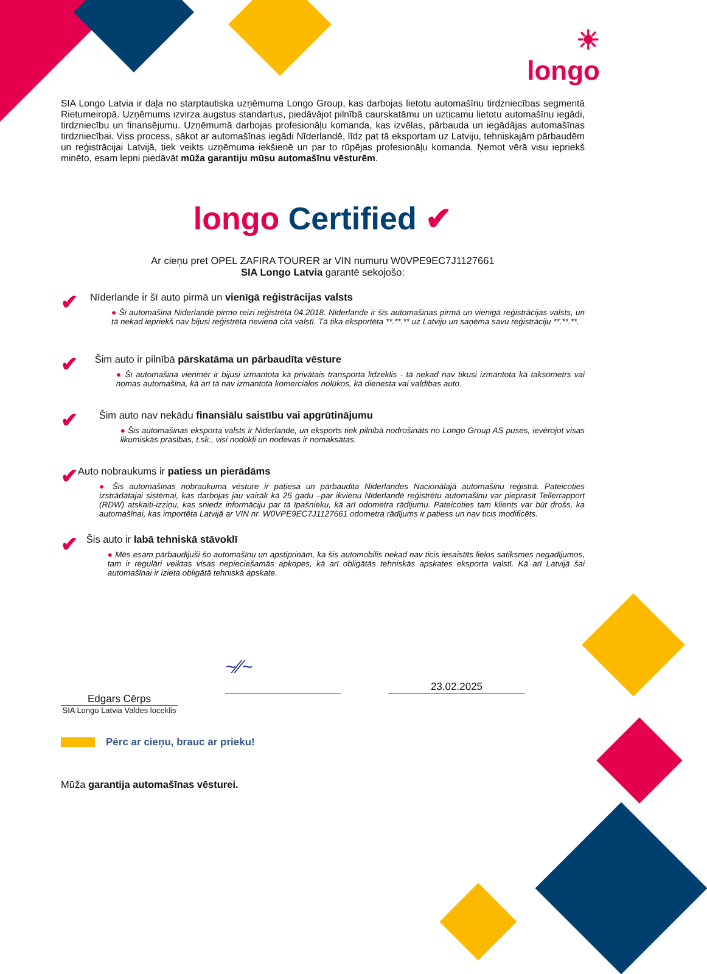☀
longo
SIA Longo Latvia ir daļa no starptautiska uzņēmuma Longo Group, kas darbojas lietotu automašīnu tirdzniecības segmentā Rietumeiropā. Uzņēmums izvirza augstus standartus, piedāvājot pilnībā caurskatāmu un uzticamu lietotu automašīnu iegādi, tirdzniecību un finansējumu. Uzņēmumā darbojas profesionāļu komanda, kas izvēlas, pārbauda un iegādājas automašīnas tirdzniecībai. Viss process, sākot ar automašīnas iegādi Nīderlandē, līdz pat tā eksportam uz Latviju, tehniskajām pārbaudēm un reģistrācijai Latvijā, tiek veikts uzņēmuma iekšienē un par to rūpējas profesionāļu komanda. Ņemot vērā visu iepriekš minēto, esam lepni piedāvāt mūža garantiju mūsu automašīnu vēsturēm.
longo Certified ✔
Ar cieņu pret OPEL ZAFIRA TOURER ar VIN numuru W0VPE9EC7J1127661
SIA Longo Latvia garantē sekojošo:
✔
Nīderlande ir šī auto pirmā un vienīgā reģistrācijas valsts
● Šī automašīna Nīderlandē pirmo reizi reģistrēta 04.2018. Nīderlande ir šīs automašīnas pirmā un vienīgā reģistrācijas valsts, un tā nekad iepriekš nav bijusi reģistrēta nevienā citā valstī. Tā tika eksportēta **.**.** uz Latviju un saņēma savu reģistrāciju **.**.**.
✔
Šim auto ir pilnībā pārskatāma un pārbaudīta vēsture
● Šī automašīna vienmēr ir bijusi izmantota kā privātais transporta līdzeklis - tā nekad nav tikusi izmantota kā taksometrs vai nomas automašīna, kā arī tā nav izmantota komerciālos nolūkos, kā dienesta vai valdības auto.
✔
Šim auto nav nekādu finansiālu saistību vai apgrūtinājumu
● Šīs automašīnas eksporta valsts ir Nīderlande, un eksports tiek pilnībā nodrošināts no Longo Group AS puses, ievērojot visas likumiskās prasības, t.sk., visi nodokļi un nodevas ir nomaksātas.
✔
Auto nobraukums ir patiess un pierādāms
● Šīs automašīnas nobraukuma vēsture ir patiesa un pārbaudīta Nīderlandes Nacionālajā automašīnu reģistrā. Pateicoties izstrādātajai sistēmai, kas darbojas jau vairāk kā 25 gadu –par ikvienu Nīderlandē reģistrētu automašīnu var pieprasīt Tellerrapport (RDW) atskaiti-izziņu, kas sniedz informāciju par tā īpašnieku, kā arī odometra rādījumu. Pateicoties tam klients var būt drošs, ka automašīnai, kas importēta Latvijā ar VIN nr. W0VPE9EC7J1127661 odometra rādījums ir patiess un nav ticis modificēts.
✔
Šis auto ir labā tehniskā stāvoklī
● Mēs esam pārbaudījuši šo automašīnu un apstiprinām, ka šis automobilis nekad nav ticis iesaistīts lielos satiksmes negadījumos, tam ir regulāri veiktas visas nepieciešamās apkopes, kā arī obligātās tehniskās apskates eksporta valstī. Kā arī Latvijā šai automašīnai ir izieta obligātā tehniskā apskate.
Edgars Cērps
SIA Longo Latvia Valdes loceklis
~∕∕~
23.02.2025
Pērc ar cieņu, brauc ar prieku!
Mūža garantija automašīnas vēsturei.